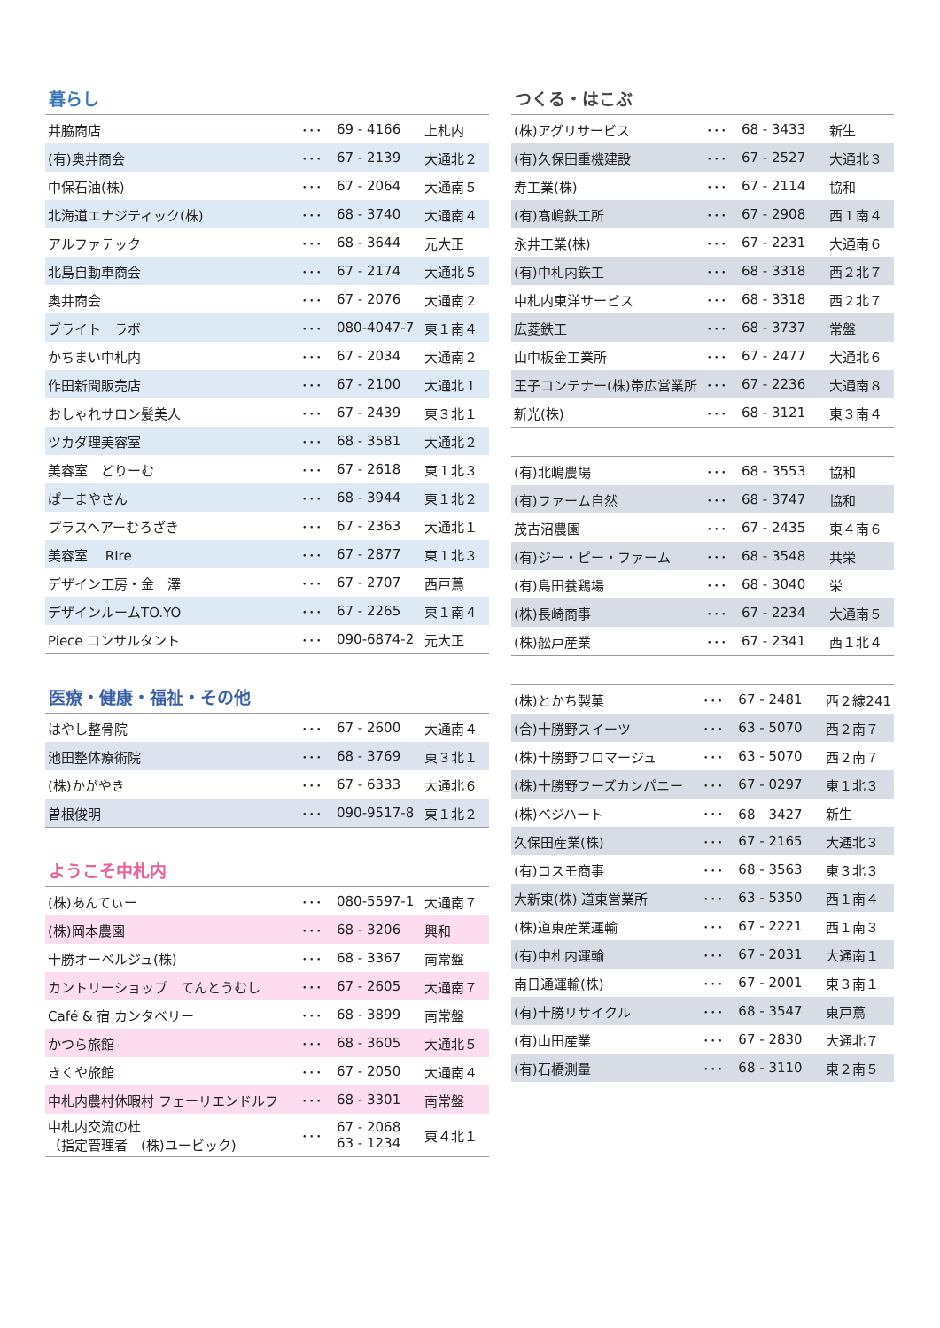暮らし
| 井脇商店 | ･･･ | 69 - 4166 | 上札内 |
| (有)奥井商会 | ･･･ | 67 - 2139 | 大通北２ |
| 中保石油(株) | ･･･ | 67 - 2064 | 大通南５ |
| 北海道エナジティック(株) | ･･･ | 68 - 3740 | 大通南４ |
| アルファテック | ･･･ | 68 - 3644 | 元大正 |
| 北島自動車商会 | ･･･ | 67 - 2174 | 大通北５ |
| 奥井商会 | ･･･ | 67 - 2076 | 大通南２ |
| ブライト ラボ | ･･･ | 080-4047-7 | 東１南４ |
| かちまい中札内 | ･･･ | 67 - 2034 | 大通南２ |
| 作田新聞販売店 | ･･･ | 67 - 2100 | 大通北１ |
| おしゃれサロン髪美人 | ･･･ | 67 - 2439 | 東３北１ |
| ツカダ理美容室 | ･･･ | 68 - 3581 | 大通北２ |
| 美容室 どりーむ | ･･･ | 67 - 2618 | 東１北３ |
| ぱーまやさん | ･･･ | 68 - 3944 | 東１北２ |
| プラスヘアーむろざき | ･･･ | 67 - 2363 | 大通北１ |
| 美容室 RIre | ･･･ | 67 - 2877 | 東１北３ |
| デザイン工房・金 澤 | ･･･ | 67 - 2707 | 西戸蔦 |
| デザインルームTO.YO | ･･･ | 67 - 2265 | 東１南４ |
| Piece コンサルタント | ･･･ | 090-6874-2 | 元大正 |
医療・健康・福祉・その他
| はやし整骨院 | ･･･ | 67 - 2600 | 大通南４ |
| 池田整体療術院 | ･･･ | 68 - 3769 | 東３北１ |
| (株)かがやき | ･･･ | 67 - 6333 | 大通北６ |
| 曽根俊明 | ･･･ | 090-9517-8 | 東１北２ |
ようこそ中札内
| (株)あんてぃー | ･･･ | 080-5597-1 | 大通南７ |
| (株)岡本農園 | ･･･ | 68 - 3206 | 興和 |
| 十勝オーベルジュ(株) | ･･･ | 68 - 3367 | 南常盤 |
| カントリーショップ てんとうむし | ･･･ | 67 - 2605 | 大通南７ |
| Café & 宿 カンタベリー | ･･･ | 68 - 3899 | 南常盤 |
| かつら旅館 | ･･･ | 68 - 3605 | 大通北５ |
| きくや旅館 | ･･･ | 67 - 2050 | 大通南４ |
| 中札内農村休暇村 フェーリエンドルフ | ･･･ | 68 - 3301 | 南常盤 |
| 中札内交流の杜 （指定管理者 (株)ユービック) | ･･･ | 67 - 2068 63 - 1234 | 東４北１ |
つくる・はこぶ
| (株)アグリサービス | ･･･ | 68 - 3433 | 新生 |
| (有)久保田重機建設 | ･･･ | 67 - 2527 | 大通北３ |
| 寿工業(株) | ･･･ | 67 - 2114 | 協和 |
| (有)髙嶋鉄工所 | ･･･ | 67 - 2908 | 西１南４ |
| 永井工業(株) | ･･･ | 67 - 2231 | 大通南６ |
| (有)中札内鉄工 | ･･･ | 68 - 3318 | 西２北７ |
| 中札内東洋サービス | ･･･ | 68 - 3318 | 西２北７ |
| 広菱鉄工 | ･･･ | 68 - 3737 | 常盤 |
| 山中板金工業所 | ･･･ | 67 - 2477 | 大通北６ |
| 王子コンテナー(株)帯広営業所 | ･･･ | 67 - 2236 | 大通南８ |
| 新光(株) | ･･･ | 68 - 3121 | 東３南４ |
| (有)北嶋農場 | ･･･ | 68 - 3553 | 協和 |
| (有)ファーム自然 | ･･･ | 68 - 3747 | 協和 |
| 茂古沼農園 | ･･･ | 67 - 2435 | 東４南６ |
| (有)ジー・ピー・ファーム | ･･･ | 68 - 3548 | 共栄 |
| (有)島田養鶏場 | ･･･ | 68 - 3040 | 栄 |
| (株)長崎商事 | ･･･ | 67 - 2234 | 大通南５ |
| (株)舩戸産業 | ･･･ | 67 - 2341 | 西１北４ |
| (株)とかち製菓 | ･･･ | 67 - 2481 | 西２線241 |
| (合)十勝野スイーツ | ･･･ | 63 - 5070 | 西２南７ |
| (株)十勝野フロマージュ | ･･･ | 63 - 5070 | 西２南７ |
| (株)十勝野フーズカンパニー | ･･･ | 67 - 0297 | 東１北３ |
| (株)ベジハート | ･･･ | 68 3427 | 新生 |
| 久保田産業(株) | ･･･ | 67 - 2165 | 大通北３ |
| (有)コスモ商事 | ･･･ | 68 - 3563 | 東３北３ |
| 大新東(株) 道東営業所 | ･･･ | 63 - 5350 | 西１南４ |
| (株)道東産業運輸 | ･･･ | 67 - 2221 | 西１南３ |
| (有)中札内運輸 | ･･･ | 67 - 2031 | 大通南１ |
| 南日通運輸(株) | ･･･ | 67 - 2001 | 東３南１ |
| (有)十勝リサイクル | ･･･ | 68 - 3547 | 東戸蔦 |
| (有)山田産業 | ･･･ | 67 - 2830 | 大通北７ |
| (有)石橋測量 | ･･･ | 68 - 3110 | 東２南５ |